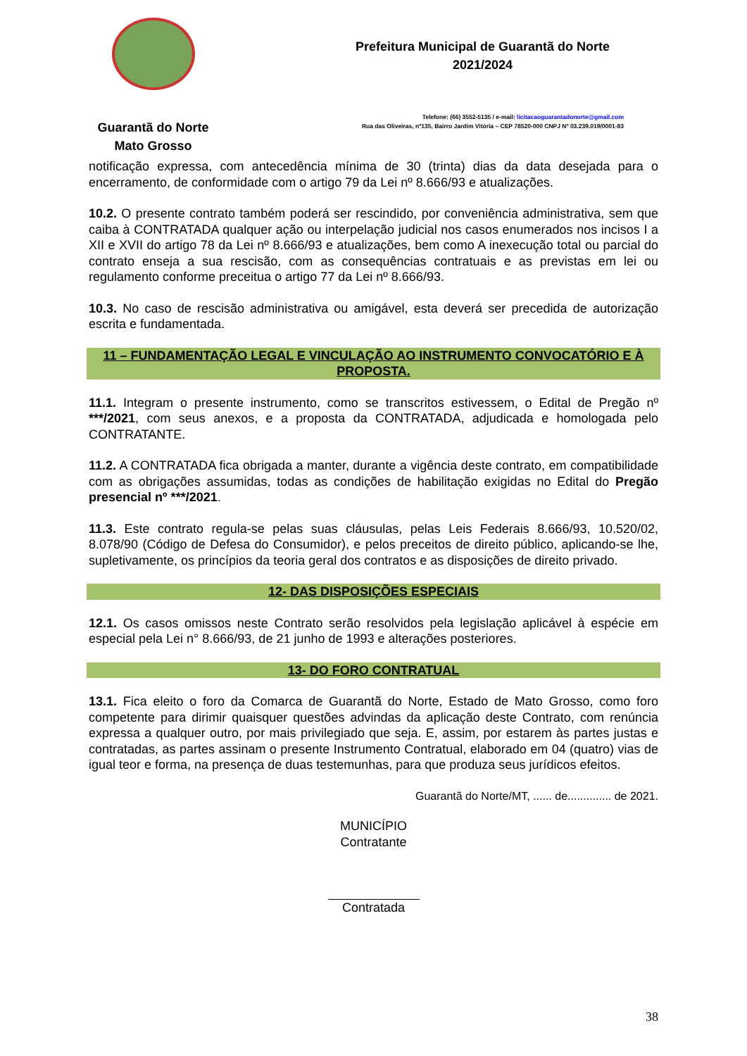Guarantã do Norte
Mato Grosso
Prefeitura Municipal de Guarantã do Norte
2021/2024
Telefone: (66) 3552-5135 / e-mail: licitacaoguarantadonorte@gmail.com
Rua das Oliveiras, nº135, Bairro Jardim Vitória – CEP 78520-000 CNPJ Nº 03.239.019/0001-83
notificação expressa, com antecedência mínima de 30 (trinta) dias da data desejada para o encerramento, de conformidade com o artigo 79 da Lei nº 8.666/93 e atualizações.
10.2. O presente contrato também poderá ser rescindido, por conveniência administrativa, sem que caiba à CONTRATADA qualquer ação ou interpelação judicial nos casos enumerados nos incisos I a XII e XVII do artigo 78 da Lei nº 8.666/93 e atualizações, bem como A inexecução total ou parcial do contrato enseja a sua rescisão, com as consequências contratuais e as previstas em lei ou regulamento conforme preceitua o artigo 77 da Lei nº 8.666/93.
10.3. No caso de rescisão administrativa ou amigável, esta deverá ser precedida de autorização escrita e fundamentada.
11 – FUNDAMENTAÇÃO LEGAL E VINCULAÇÃO AO INSTRUMENTO CONVOCATÓRIO E À PROPOSTA.
11.1. Integram o presente instrumento, como se transcritos estivessem, o Edital de Pregão nº ***/2021, com seus anexos, e a proposta da CONTRATADA, adjudicada e homologada pelo CONTRATANTE.
11.2. A CONTRATADA fica obrigada a manter, durante a vigência deste contrato, em compatibilidade com as obrigações assumidas, todas as condições de habilitação exigidas no Edital do Pregão presencial nº ***/2021.
11.3. Este contrato regula-se pelas suas cláusulas, pelas Leis Federais 8.666/93, 10.520/02, 8.078/90 (Código de Defesa do Consumidor), e pelos preceitos de direito público, aplicando-se lhe, supletivamente, os princípios da teoria geral dos contratos e as disposições de direito privado.
12- DAS DISPOSIÇÕES ESPECIAIS
12.1. Os casos omissos neste Contrato serão resolvidos pela legislação aplicável à espécie em especial pela Lei n° 8.666/93, de 21 junho de 1993 e alterações posteriores.
13- DO FORO CONTRATUAL
13.1. Fica eleito o foro da Comarca de Guarantã do Norte, Estado de Mato Grosso, como foro competente para dirimir quaisquer questões advindas da aplicação deste Contrato, com renúncia expressa a qualquer outro, por mais privilegiado que seja. E, assim, por estarem às partes justas e contratadas, as partes assinam o presente Instrumento Contratual, elaborado em 04 (quatro) vias de igual teor e forma, na presença de duas testemunhas, para que produza seus jurídicos efeitos.
Guarantã do Norte/MT, ...... de.............. de 2021.
MUNICÍPIO
Contratante
Contratada
38